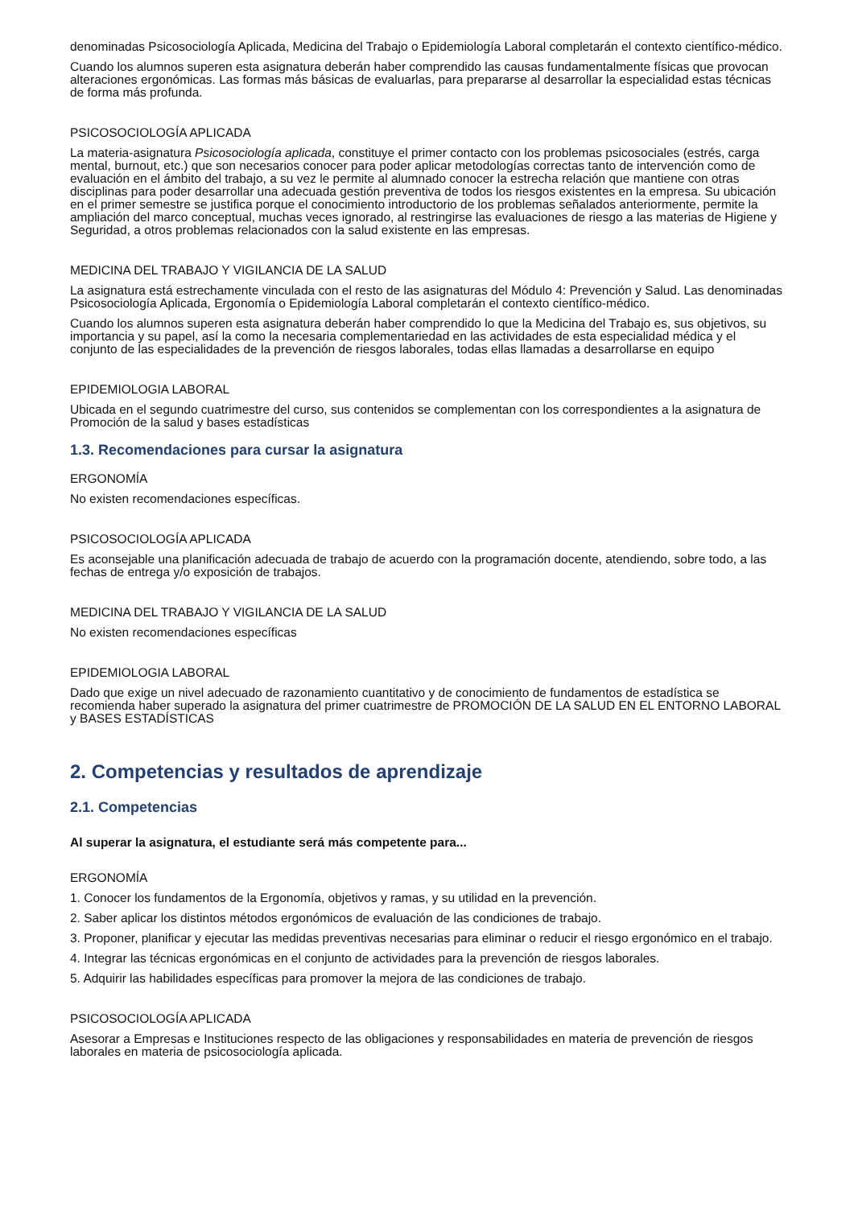denominadas Psicosociología Aplicada, Medicina del Trabajo o Epidemiología Laboral completarán el contexto científico-médico.
Cuando los alumnos superen esta asignatura deberán haber comprendido las causas fundamentalmente físicas que provocan alteraciones ergonómicas. Las formas más básicas de evaluarlas, para prepararse al desarrollar la especialidad estas técnicas de forma más profunda.
PSICOSOCIOLOGÍA APLICADA
La materia-asignatura Psicosociología aplicada, constituye el primer contacto con los problemas psicosociales (estrés, carga mental, burnout, etc.) que son necesarios conocer para poder aplicar metodologías correctas tanto de intervención como de evaluación en el ámbito del trabajo, a su vez le permite al alumnado conocer la estrecha relación que mantiene con otras disciplinas para poder desarrollar una adecuada gestión preventiva de todos los riesgos existentes en la empresa. Su ubicación en el primer semestre se justifica porque el conocimiento introductorio de los problemas señalados anteriormente, permite la ampliación del marco conceptual, muchas veces ignorado, al restringirse las evaluaciones de riesgo a las materias de Higiene y Seguridad, a otros problemas relacionados con la salud existente en las empresas.
MEDICINA DEL TRABAJO Y VIGILANCIA DE LA SALUD
La asignatura está estrechamente vinculada con el resto de las asignaturas del Módulo 4: Prevención y Salud. Las denominadas Psicosociología Aplicada, Ergonomía o Epidemiología Laboral completarán el contexto científico-médico.
Cuando los alumnos superen esta asignatura deberán haber comprendido lo que la Medicina del Trabajo es, sus objetivos, su importancia y su papel, así la como la necesaria complementariedad en las actividades de esta especialidad médica y el conjunto de las especialidades de la prevención de riesgos laborales, todas ellas llamadas a desarrollarse en equipo
EPIDEMIOLOGIA LABORAL
Ubicada en el segundo cuatrimestre del curso, sus contenidos se complementan con los correspondientes a la asignatura de Promoción de la salud y bases estadísticas
1.3. Recomendaciones para cursar la asignatura
ERGONOMÍA
No existen recomendaciones específicas.
PSICOSOCIOLOGÍA APLICADA
Es aconsejable una planificación adecuada de trabajo de acuerdo con la programación docente, atendiendo, sobre todo, a las fechas de entrega y/o exposición de trabajos.
MEDICINA DEL TRABAJO Y VIGILANCIA DE LA SALUD
No existen recomendaciones específicas
EPIDEMIOLOGIA LABORAL
Dado que exige un nivel adecuado de razonamiento cuantitativo y de conocimiento de fundamentos de estadística se recomienda haber superado la asignatura del primer cuatrimestre de PROMOCIÓN DE LA SALUD EN EL ENTORNO LABORAL y BASES ESTADÍSTICAS
2. Competencias y resultados de aprendizaje
2.1. Competencias
Al superar la asignatura, el estudiante será más competente para...
ERGONOMÍA
1. Conocer los fundamentos de la Ergonomía, objetivos y ramas, y su utilidad en la prevención.
2. Saber aplicar los distintos métodos ergonómicos de evaluación de las condiciones de trabajo.
3. Proponer, planificar y ejecutar las medidas preventivas necesarias para eliminar o reducir el riesgo ergonómico en el trabajo.
4. Integrar las técnicas ergonómicas en el conjunto de actividades para la prevención de riesgos laborales.
5. Adquirir las habilidades específicas para promover la mejora de las condiciones de trabajo.
PSICOSOCIOLOGÍA APLICADA
Asesorar a Empresas e Instituciones respecto de las obligaciones y responsabilidades en materia de prevención de riesgos laborales en materia de psicosociología aplicada.